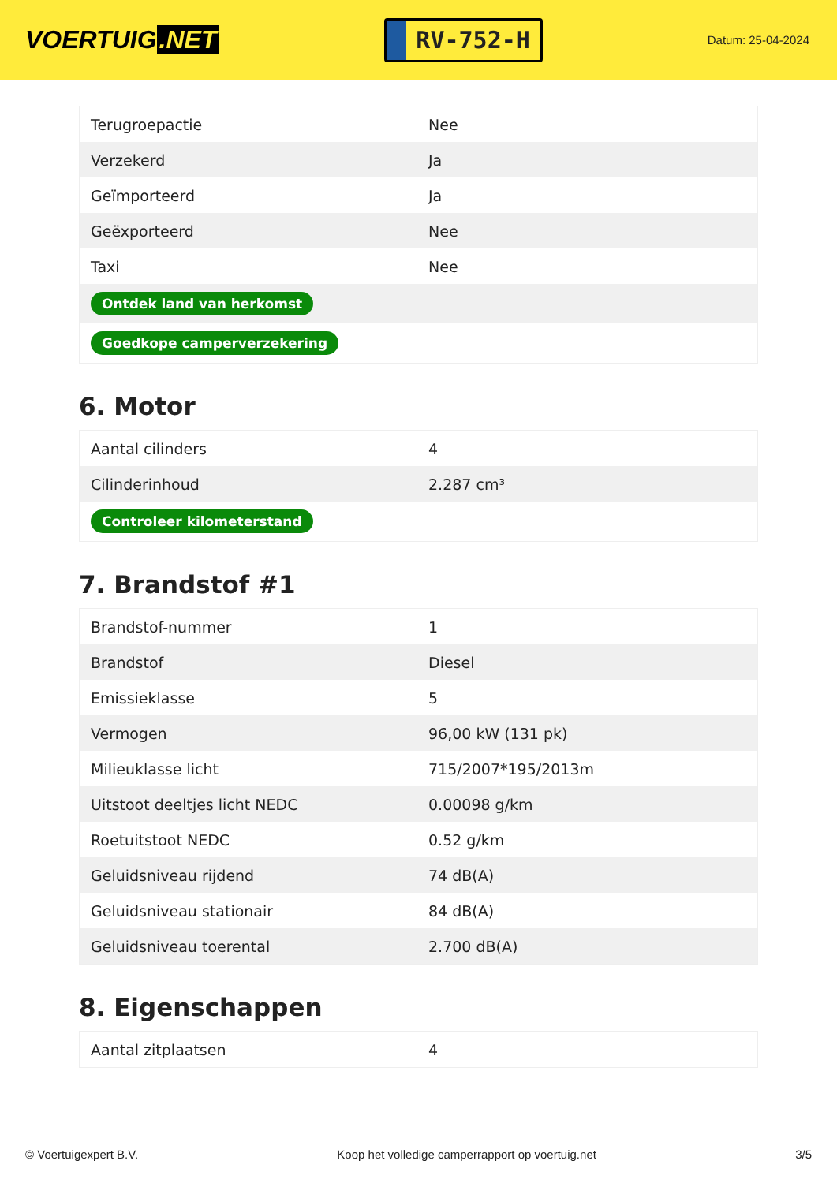VOERTUIG.NET
RV-752-H
Datum: 25-04-2024
| Terugroepactie | Nee |
| Verzekerd | Ja |
| Geïmporteerd | Ja |
| Geëxporteerd | Nee |
| Taxi | Nee |
| Ontdek land van herkomst | |
| Goedkope camperverzekering | |
6. Motor
| Aantal cilinders | 4 |
| Cilinderinhoud | 2.287 cm³ |
| Controleer kilometerstand | |
7. Brandstof #1
| Brandstof-nummer | 1 |
| Brandstof | Diesel |
| Emissieklasse | 5 |
| Vermogen | 96,00 kW (131 pk) |
| Milieuklasse licht | 715/2007*195/2013m |
| Uitstoot deeltjes licht NEDC | 0.00098 g/km |
| Roetuitstoot NEDC | 0.52 g/km |
| Geluidsniveau rijdend | 74 dB(A) |
| Geluidsniveau stationair | 84 dB(A) |
| Geluidsniveau toerental | 2.700 dB(A) |
8. Eigenschappen
| Aantal zitplaatsen | 4 |
© Voertuigexpert B.V. Koop het volledige camperrapport op voertuig.net 3/5